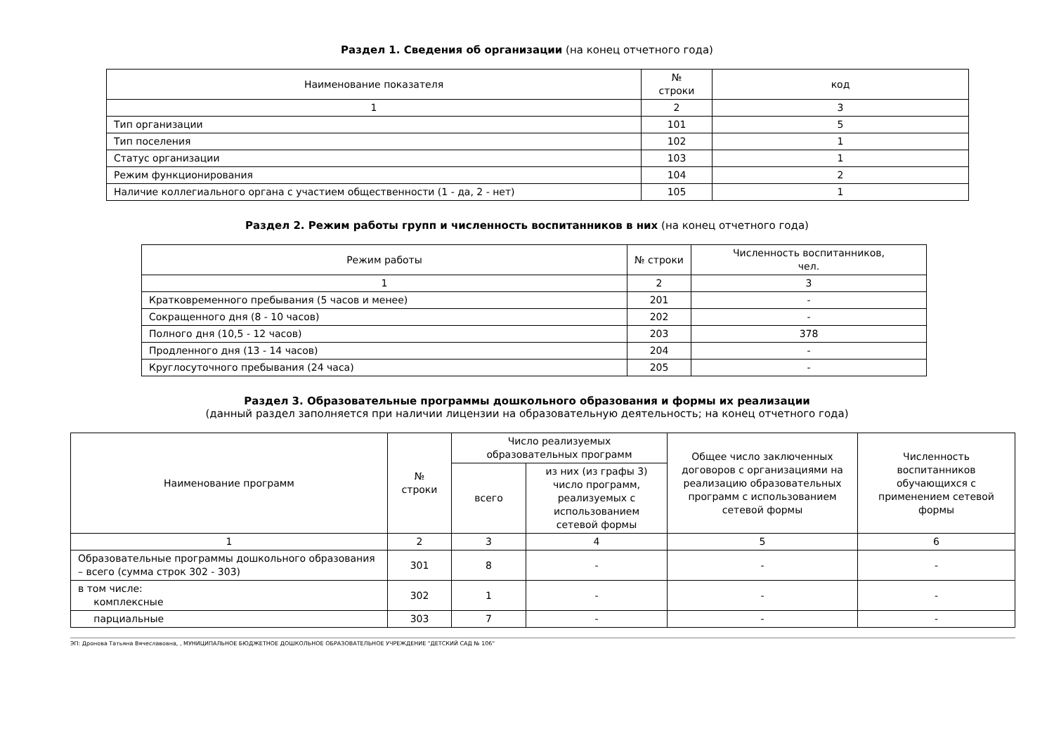Раздел 1. Сведения об организации (на конец отчетного года)
| Наименование показателя | № строки | код |
| --- | --- | --- |
| 1 | 2 | 3 |
| Тип организации | 101 | 5 |
| Тип поселения | 102 | 1 |
| Статус организации | 103 | 1 |
| Режим функционирования | 104 | 2 |
| Наличие коллегиального органа с участием общественности (1 - да, 2 - нет) | 105 | 1 |
Раздел 2. Режим работы групп и численность воспитанников в них (на конец отчетного года)
| Режим работы | № строки | Численность воспитанников, чел. |
| --- | --- | --- |
| 1 | 2 | 3 |
| Кратковременного пребывания (5 часов и менее) | 201 | - |
| Сокращенного дня (8 - 10 часов) | 202 | - |
| Полного дня (10,5 - 12 часов) | 203 | 378 |
| Продленного дня (13 - 14 часов) | 204 | - |
| Круглосуточного пребывания (24 часа) | 205 | - |
Раздел 3. Образовательные программы дошкольного образования и формы их реализации
(данный раздел заполняется при наличии лицензии на образовательную деятельность; на конец отчетного года)
| Наименование программ | № строки | Число реализуемых образовательных программ | | Общее число заключенных договоров с организациями на реализацию образовательных программ с использованием сетевой формы | Численность воспитанников обучающихся с применением сетевой формы |
| --- | --- | --- | --- | --- | --- |
| | | всего | из них (из графы 3) число программ, реализуемых с использованием сетевой формы | | |
| 1 | 2 | 3 | 4 | 5 | 6 |
| Образовательные программы дошкольного образования – всего (сумма строк 302 - 303) | 301 | 8 | - | - | - |
| в том числе: комплексные | 302 | 1 | - | - | - |
| парциальные | 303 | 7 | - | - | - |
ЭП: Дронова Татьяна Вячеславовна, , МУНИЦИПАЛЬНОЕ БЮДЖЕТНОЕ ДОШКОЛЬНОЕ ОБРАЗОВАТЕЛЬНОЕ УЧРЕЖДЕНИЕ "ДЕТСКИЙ САД № 106"